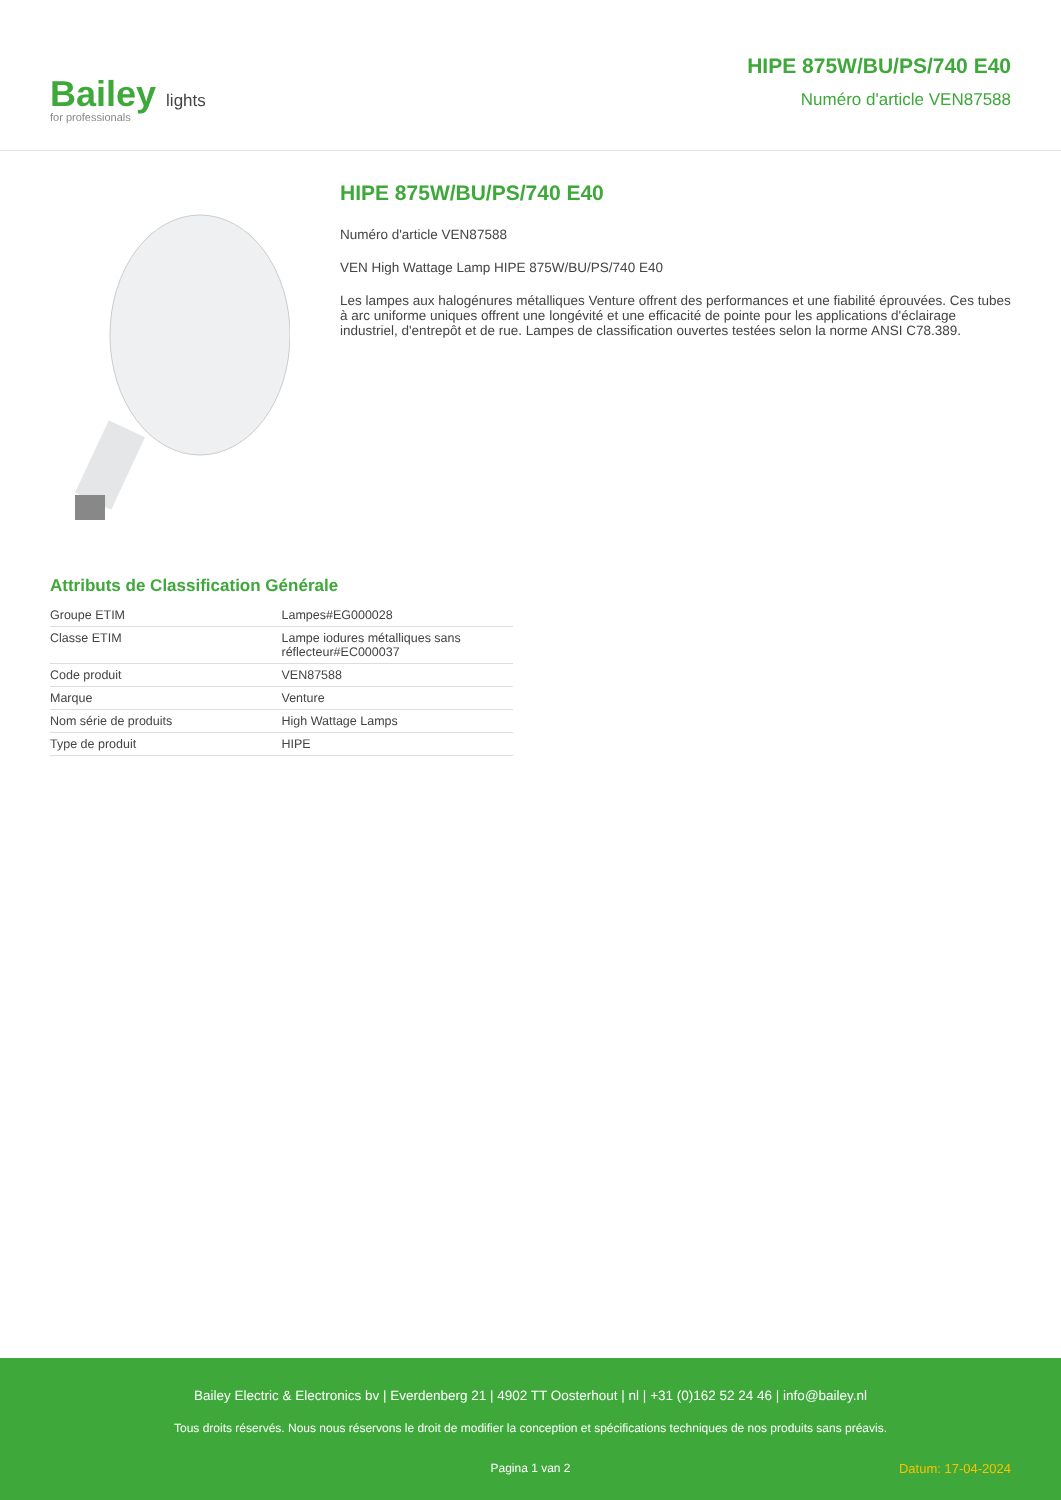Bailey lights
for professionals
HIPE 875W/BU/PS/740 E40
Numéro d'article VEN87588
HIPE 875W/BU/PS/740 E40
Numéro d'article VEN87588
VEN High Wattage Lamp HIPE 875W/BU/PS/740 E40
Les lampes aux halogénures métalliques Venture offrent des performances et une fiabilité éprouvées. Ces tubes à arc uniforme uniques offrent une longévité et une efficacité de pointe pour les applications d'éclairage industriel, d'entrepôt et de rue. Lampes de classification ouvertes testées selon la norme ANSI C78.389.
Attributs de Classification Générale
| Groupe ETIM | Lampes#EG000028 |
| Classe ETIM | Lampe iodures métalliques sans réflecteur#EC000037 |
| Code produit | VEN87588 |
| Marque | Venture |
| Nom série de produits | High Wattage Lamps |
| Type de produit | HIPE |
Bailey Electric & Electronics bv | Everdenberg 21 | 4902 TT Oosterhout | nl | +31 (0)162 52 24 46 | info@bailey.nl
Tous droits réservés. Nous nous réservons le droit de modifier la conception et spécifications techniques de nos produits sans préavis.
Pagina 1 van 2 Datum: 17-04-2024